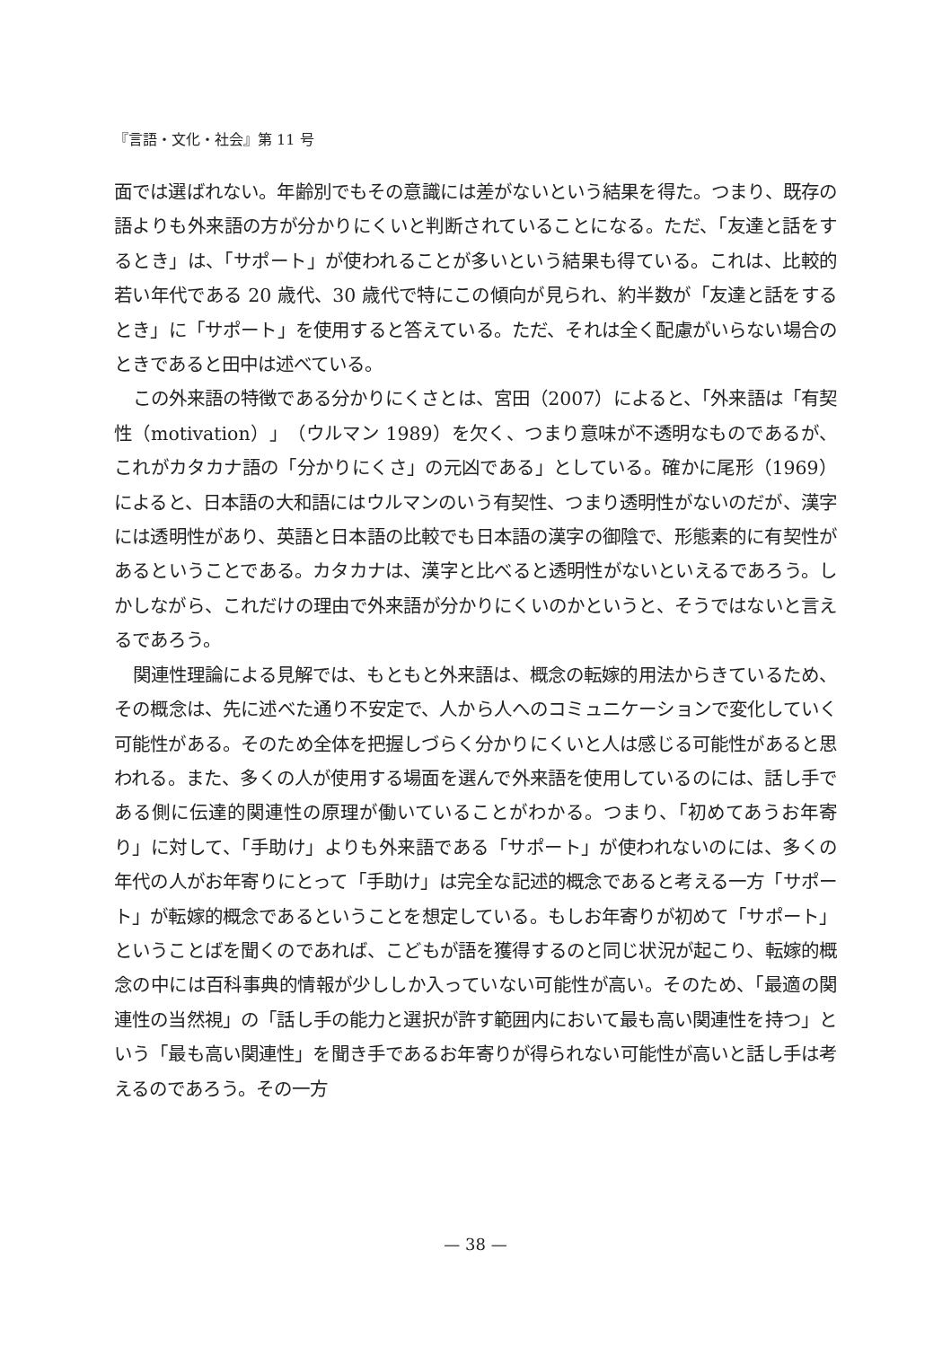『言語・文化・社会』第 11 号
面では選ばれない。年齢別でもその意識には差がないという結果を得た。つまり、既存の語よりも外来語の方が分かりにくいと判断されていることになる。ただ、「友達と話をするとき」は、「サポート」が使われることが多いという結果も得ている。これは、比較的若い年代である 20 歳代、30 歳代で特にこの傾向が見られ、約半数が「友達と話をするとき」に「サポート」を使用すると答えている。ただ、それは全く配慮がいらない場合のときであると田中は述べている。
この外来語の特徴である分かりにくさとは、宮田（2007）によると、「外来語は「有契性（motivation）」（ウルマン 1989）を欠く、つまり意味が不透明なものであるが、これがカタカナ語の「分かりにくさ」の元凶である」としている。確かに尾形（1969）によると、日本語の大和語にはウルマンのいう有契性、つまり透明性がないのだが、漢字には透明性があり、英語と日本語の比較でも日本語の漢字の御陰で、形態素的に有契性があるということである。カタカナは、漢字と比べると透明性がないといえるであろう。しかしながら、これだけの理由で外来語が分かりにくいのかというと、そうではないと言えるであろう。
関連性理論による見解では、もともと外来語は、概念の転嫁的用法からきているため、その概念は、先に述べた通り不安定で、人から人へのコミュニケーションで変化していく可能性がある。そのため全体を把握しづらく分かりにくいと人は感じる可能性があると思われる。また、多くの人が使用する場面を選んで外来語を使用しているのには、話し手である側に伝達的関連性の原理が働いていることがわかる。つまり、「初めてあうお年寄り」に対して、「手助け」よりも外来語である「サポート」が使われないのには、多くの年代の人がお年寄りにとって「手助け」は完全な記述的概念であると考える一方「サポート」が転嫁的概念であるということを想定している。もしお年寄りが初めて「サポート」ということばを聞くのであれば、こどもが語を獲得するのと同じ状況が起こり、転嫁的概念の中には百科事典的情報が少ししか入っていない可能性が高い。そのため、「最適の関連性の当然視」の「話し手の能力と選択が許す範囲内において最も高い関連性を持つ」という「最も高い関連性」を聞き手であるお年寄りが得られない可能性が高いと話し手は考えるのであろう。その一方
— 38 —